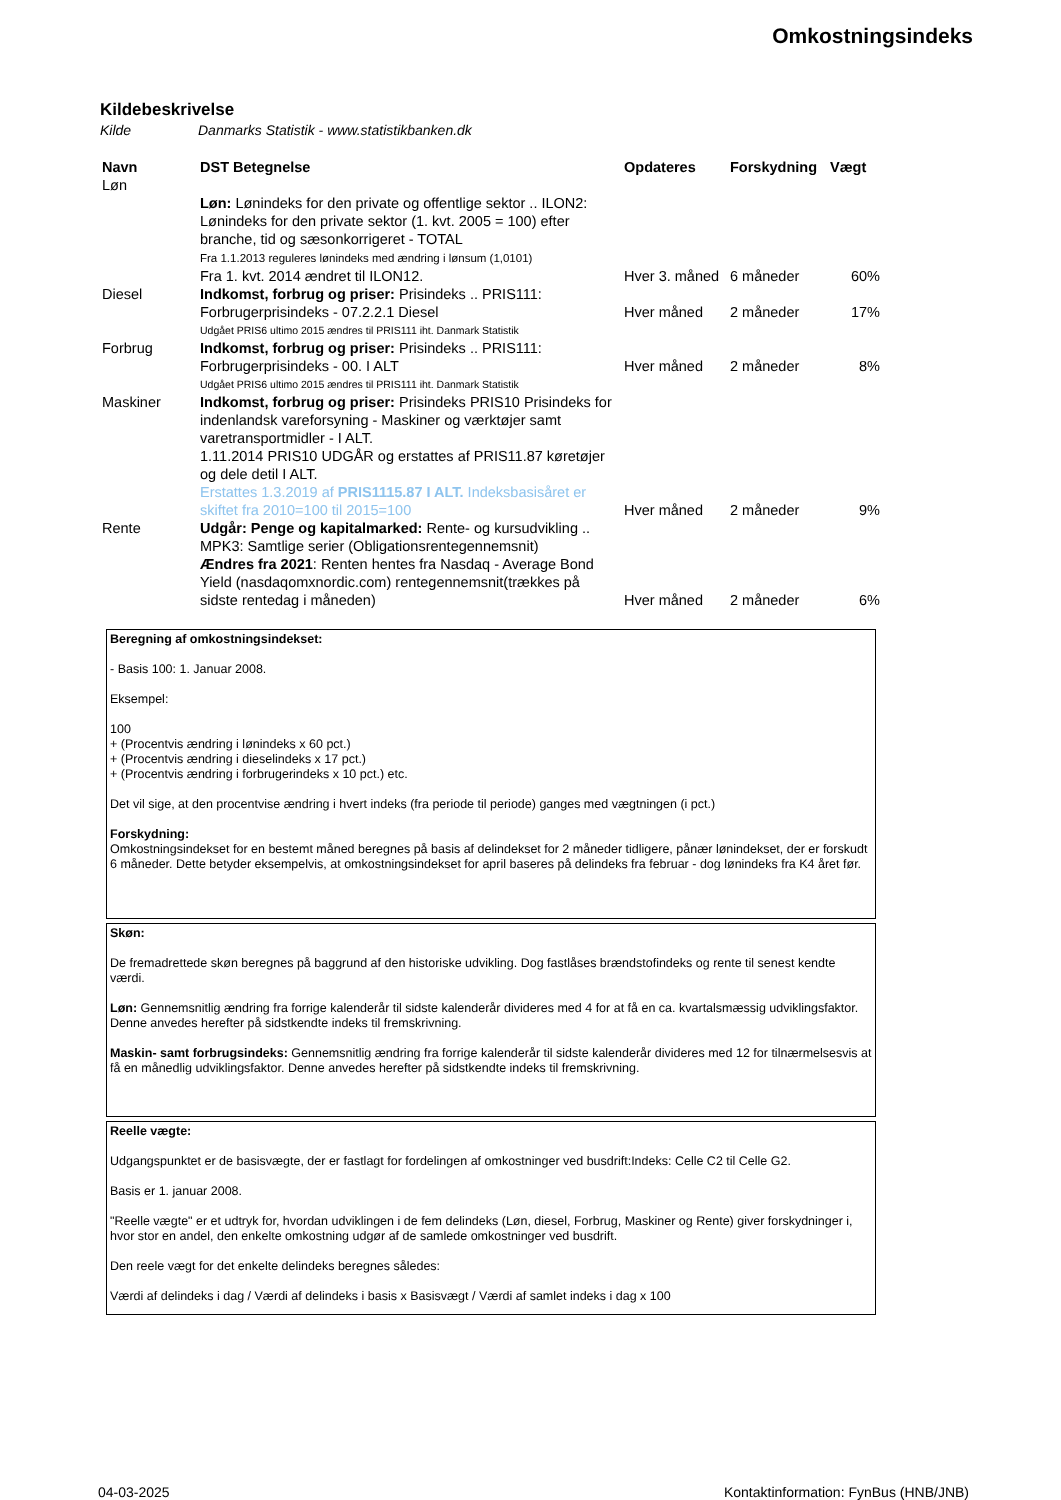Omkostningsindeks
Kildebeskrivelse
Kilde Danmarks Statistik - www.statistikbanken.dk
| Navn | DST Betegnelse | Opdateres | Forskydning | Vægt |
| --- | --- | --- | --- | --- |
| Løn | Løn: Lønindeks for den private og offentlige sektor .. ILON2: Lønindeks for den private sektor (1. kvt. 2005 = 100) efter branche, tid og sæsonkorrigeret - TOTAL Fra 1.1.2013 reguleres lønindeks med ændring i lønsum (1,0101) Fra 1. kvt. 2014 ændret til ILON12. | Hver 3. måned | 6 måneder | 60% |
| Diesel | Indkomst, forbrug og priser: Prisindeks .. PRIS111: Forbrugerprisindeks - 07.2.2.1 Diesel | Hver måned | 2 måneder | 17% |
| | Udgået PRIS6 ultimo 2015 ændres til PRIS111 iht. Danmark Statistik | | | |
| Forbrug | Indkomst, forbrug og priser: Prisindeks .. PRIS111: Forbrugerprisindeks - 00. I ALT | Hver måned | 2 måneder | 8% |
| | Udgået PRIS6 ultimo 2015 ændres til PRIS111 iht. Danmark Statistik | | | |
| Maskiner | Indkomst, forbrug og priser: Prisindeks PRIS10 Prisindeks for indenlandsk vareforsyning - Maskiner og værktøjer samt varetransportmidler - I ALT. 1.11.2014 PRIS10 UDGÅR og erstattes af PRIS11.87 køretøjer og dele detil I ALT. Erstattes 1.3.2019 af PRIS1115.87 I ALT. Indeksbasisåret er skiftet fra 2010=100 til 2015=100 | Hver måned | 2 måneder | 9% |
| Rente | Udgår: Penge og kapitalmarked: Rente- og kursudvikling .. MPK3: Samtlige serier (Obligationsrentegennemsnit) Ændres fra 2021 : Renten hentes fra Nasdaq - Average Bond Yield (nasdaqomxnordic.com) rentegennemsnit(trækkes på sidste rentedag i måneden) | Hver måned | 2 måneder | 6% |
Beregning af omkostningsindekset:
- Basis 100: 1. Januar 2008.
Eksempel:
100
+ (Procentvis ændring i lønindeks x 60 pct.)
+ (Procentvis ændring i dieselindeks x 17 pct.)
+ (Procentvis ændring i forbrugerindeks x 10 pct.) etc.
Det vil sige, at den procentvise ændring i hvert indeks (fra periode til periode) ganges med vægtningen (i pct.)
Forskydning:
Omkostningsindekset for en bestemt måned beregnes på basis af delindekset for 2 måneder tidligere, pånær lønindekset, der er forskudt 6 måneder. Dette betyder eksempelvis, at omkostningsindekset for april baseres på delindeks fra februar - dog lønindeks fra K4 året før.
Skøn:
De fremadrettede skøn beregnes på baggrund af den historiske udvikling. Dog fastlåses brændstofindeks og rente til senest kendte værdi.
Løn: Gennemsnitlig ændring fra forrige kalenderår til sidste kalenderår divideres med 4 for at få en ca. kvartalsmæssig udviklingsfaktor. Denne anvedes herefter på sidstkendte indeks til fremskrivning.
Maskin- samt forbrugsindeks: Gennemsnitlig ændring fra forrige kalenderår til sidste kalenderår divideres med 12 for tilnærmelsesvis at få en månedlig udviklingsfaktor. Denne anvedes herefter på sidstkendte indeks til fremskrivning.
Reelle vægte:
Udgangspunktet er de basisvægte, der er fastlagt for fordelingen af omkostninger ved busdrift:Indeks: Celle C2 til Celle G2.
Basis er 1. januar 2008.
"Reelle vægte" er et udtryk for, hvordan udviklingen i de fem delindeks (Løn, diesel, Forbrug, Maskiner og Rente) giver forskydninger i, hvor stor en andel, den enkelte omkostning udgør af de samlede omkostninger ved busdrift.
Den reele vægt for det enkelte delindeks beregnes således:
Værdi af delindeks i dag / Værdi af delindeks i basis x Basisvægt / Værdi af samlet indeks i dag x 100
04-03-2025
Kontaktinformation: FynBus (HNB/JNB)